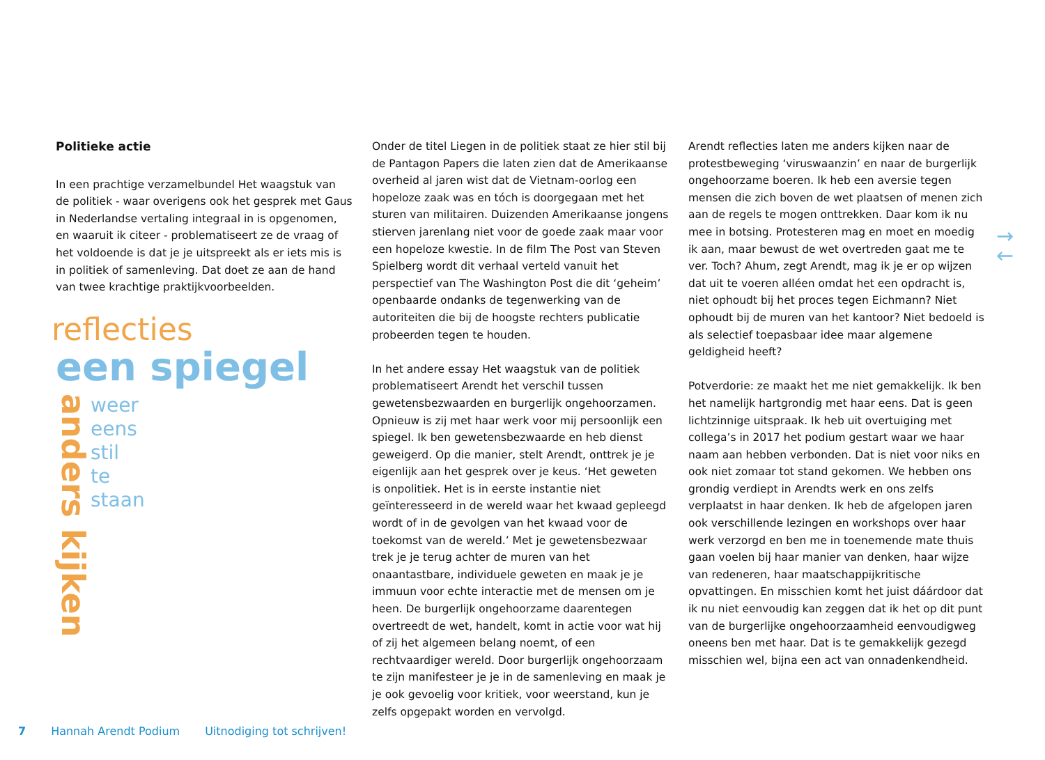Politieke actie
In een prachtige verzamelbundel Het waagstuk van de politiek - waar overigens ook het gesprek met Gaus in Nederlandse vertaling integraal in is opgenomen, en waaruit ik citeer - problematiseert ze de vraag of het voldoende is dat je je uitspreekt als er iets mis is in politiek of samenleving. Dat doet ze aan de hand van twee krachtige praktijkvoorbeelden.
reflecties
een spiegel
anders kijken
weer
eens
stil
te
staan
Onder de titel Liegen in de politiek staat ze hier stil bij de Pantagon Papers die laten zien dat de Amerikaanse overheid al jaren wist dat de Vietnam-oorlog een hopeloze zaak was en tóch is doorgegaan met het sturen van militairen. Duizenden Amerikaanse jongens stierven jarenlang niet voor de goede zaak maar voor een hopeloze kwestie. In de film The Post van Steven Spielberg wordt dit verhaal verteld vanuit het perspectief van The Washington Post die dit ‘geheim’ openbaarde ondanks de tegenwerking van de autoriteiten die bij de hoogste rechters publicatie probeerden tegen te houden.
In het andere essay Het waagstuk van de politiek problematiseert Arendt het verschil tussen gewetensbezwaarden en burgerlijk ongehoorzamen. Opnieuw is zij met haar werk voor mij persoonlijk een spiegel. Ik ben gewetensbezwaarde en heb dienst geweigerd. Op die manier, stelt Arendt, onttrek je je eigenlijk aan het gesprek over je keus. ‘Het geweten is onpolitiek. Het is in eerste instantie niet geïnteresseerd in de wereld waar het kwaad gepleegd wordt of in de gevolgen van het kwaad voor de toekomst van de wereld.’ Met je gewetensbezwaar trek je je terug achter de muren van het onaantastbare, individuele geweten en maak je je immuun voor echte interactie met de mensen om je heen. De burgerlijk ongehoorzame daarentegen overtreedt de wet, handelt, komt in actie voor wat hij of zij het algemeen belang noemt, of een rechtvaardiger wereld. Door burgerlijk ongehoorzaam te zijn manifesteer je je in de samenleving en maak je je ook gevoelig voor kritiek, voor weerstand, kun je zelfs opgepakt worden en vervolgd.
Arendt reflecties laten me anders kijken naar de protestbeweging ‘viruswaanzin’ en naar de burgerlijk ongehoorzame boeren. Ik heb een aversie tegen mensen die zich boven de wet plaatsen of menen zich aan de regels te mogen onttrekken. Daar kom ik nu mee in botsing. Protesteren mag en moet en moedig ik aan, maar bewust de wet overtreden gaat me te ver. Toch? Ahum, zegt Arendt, mag ik je er op wijzen dat uit te voeren alléen omdat het een opdracht is, niet ophoudt bij het proces tegen Eichmann? Niet ophoudt bij de muren van het kantoor? Niet bedoeld is als selectief toepasbaar idee maar algemene geldigheid heeft?
Potverdorie: ze maakt het me niet gemakkelijk. Ik ben het namelijk hartgrondig met haar eens. Dat is geen lichtzinnige uitspraak. Ik heb uit overtuiging met collega’s in 2017 het podium gestart waar we haar naam aan hebben verbonden. Dat is niet voor niks en ook niet zomaar tot stand gekomen. We hebben ons grondig verdiept in Arendts werk en ons zelfs verplaatst in haar denken. Ik heb de afgelopen jaren ook verschillende lezingen en workshops over haar werk verzorgd en ben me in toenemende mate thuis gaan voelen bij haar manier van denken, haar wijze van redeneren, haar maatschappijkritische opvattingen. En misschien komt het juist dáárdoor dat ik nu niet eenvoudig kan zeggen dat ik het op dit punt van de burgerlijke ongehoorzaamheid eenvoudigweg oneens ben met haar. Dat is te gemakkelijk gezegd misschien wel, bijna een act van onnadenkendheid.
→
←
7 Hannah Arendt Podium Uitnodiging tot schrijven!